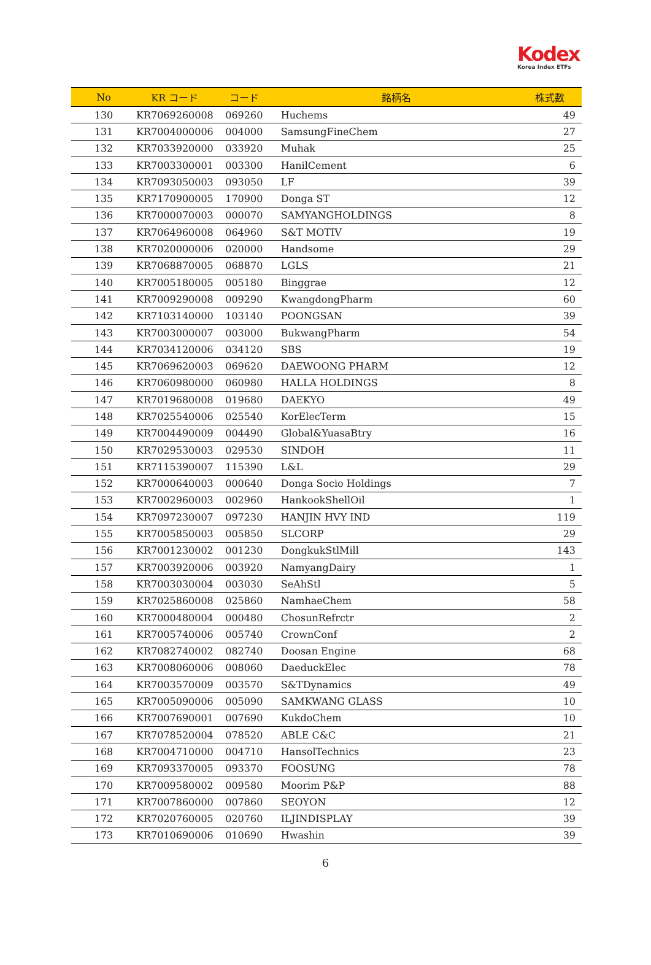Kodex
Korea Index ETFs
| No | KR コード | コード | 銘柄名 | 株式数 |
| --- | --- | --- | --- | --- |
| 130 | KR7069260008 | 069260 | Huchems | 49 |
| 131 | KR7004000006 | 004000 | SamsungFineChem | 27 |
| 132 | KR7033920000 | 033920 | Muhak | 25 |
| 133 | KR7003300001 | 003300 | HanilCement | 6 |
| 134 | KR7093050003 | 093050 | LF | 39 |
| 135 | KR7170900005 | 170900 | Donga ST | 12 |
| 136 | KR7000070003 | 000070 | SAMYANGHOLDINGS | 8 |
| 137 | KR7064960008 | 064960 | S&T MOTIV | 19 |
| 138 | KR7020000006 | 020000 | Handsome | 29 |
| 139 | KR7068870005 | 068870 | LGLS | 21 |
| 140 | KR7005180005 | 005180 | Binggrae | 12 |
| 141 | KR7009290008 | 009290 | KwangdongPharm | 60 |
| 142 | KR7103140000 | 103140 | POONGSAN | 39 |
| 143 | KR7003000007 | 003000 | BukwangPharm | 54 |
| 144 | KR7034120006 | 034120 | SBS | 19 |
| 145 | KR7069620003 | 069620 | DAEWOONG PHARM | 12 |
| 146 | KR7060980000 | 060980 | HALLA HOLDINGS | 8 |
| 147 | KR7019680008 | 019680 | DAEKYO | 49 |
| 148 | KR7025540006 | 025540 | KorElecTerm | 15 |
| 149 | KR7004490009 | 004490 | Global&YuasaBtry | 16 |
| 150 | KR7029530003 | 029530 | SINDOH | 11 |
| 151 | KR7115390007 | 115390 | L&L | 29 |
| 152 | KR7000640003 | 000640 | Donga Socio Holdings | 7 |
| 153 | KR7002960003 | 002960 | HankookShellOil | 1 |
| 154 | KR7097230007 | 097230 | HANJIN HVY IND | 119 |
| 155 | KR7005850003 | 005850 | SLCORP | 29 |
| 156 | KR7001230002 | 001230 | DongkukStlMill | 143 |
| 157 | KR7003920006 | 003920 | NamyangDairy | 1 |
| 158 | KR7003030004 | 003030 | SeAhStl | 5 |
| 159 | KR7025860008 | 025860 | NamhaeChem | 58 |
| 160 | KR7000480004 | 000480 | ChosunRefrctr | 2 |
| 161 | KR7005740006 | 005740 | CrownConf | 2 |
| 162 | KR7082740002 | 082740 | Doosan Engine | 68 |
| 163 | KR7008060006 | 008060 | DaeduckElec | 78 |
| 164 | KR7003570009 | 003570 | S&TDynamics | 49 |
| 165 | KR7005090006 | 005090 | SAMKWANG GLASS | 10 |
| 166 | KR7007690001 | 007690 | KukdoChem | 10 |
| 167 | KR7078520004 | 078520 | ABLE C&C | 21 |
| 168 | KR7004710000 | 004710 | HansolTechnics | 23 |
| 169 | KR7093370005 | 093370 | FOOSUNG | 78 |
| 170 | KR7009580002 | 009580 | Moorim P&P | 88 |
| 171 | KR7007860000 | 007860 | SEOYON | 12 |
| 172 | KR7020760005 | 020760 | ILJINDISPLAY | 39 |
| 173 | KR7010690006 | 010690 | Hwashin | 39 |
6